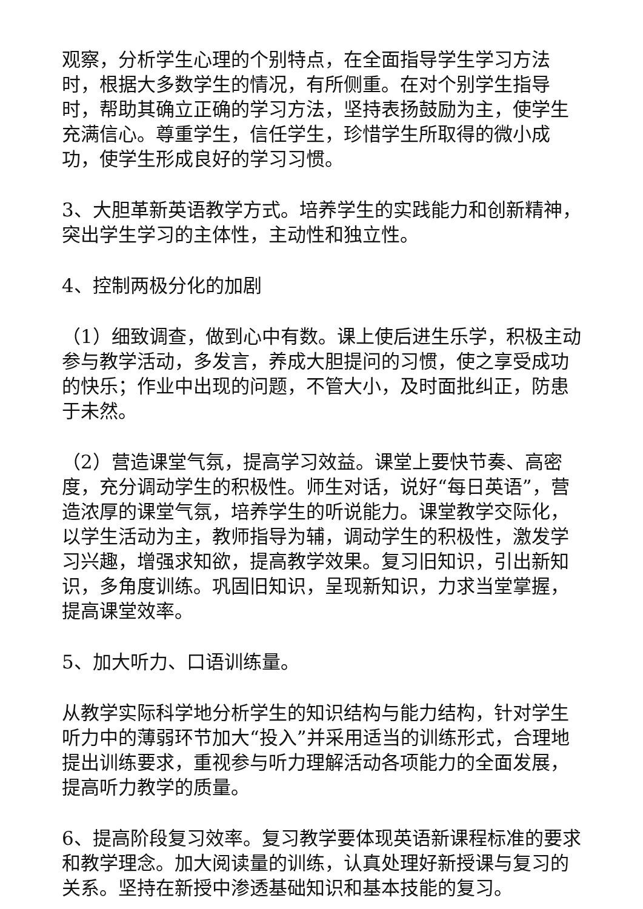观察，分析学生心理的个别特点，在全面指导学生学习方法时，根据大多数学生的情况，有所侧重。在对个别学生指导时，帮助其确立正确的学习方法，坚持表扬鼓励为主，使学生充满信心。尊重学生，信任学生，珍惜学生所取得的微小成功，使学生形成良好的学习习惯。
3、大胆革新英语教学方式。培养学生的实践能力和创新精神，突出学生学习的主体性，主动性和独立性。
4、控制两极分化的加剧
（1）细致调查，做到心中有数。课上使后进生乐学，积极主动参与教学活动，多发言，养成大胆提问的习惯，使之享受成功的快乐；作业中出现的问题，不管大小，及时面批纠正，防患于未然。
（2）营造课堂气氛，提高学习效益。课堂上要快节奏、高密度，充分调动学生的积极性。师生对话，说好“每日英语”，营造浓厚的课堂气氛，培养学生的听说能力。课堂教学交际化，以学生活动为主，教师指导为辅，调动学生的积极性，激发学习兴趣，增强求知欲，提高教学效果。复习旧知识，引出新知识，多角度训练。巩固旧知识，呈现新知识，力求当堂掌握，提高课堂效率。
5、加大听力、口语训练量。
从教学实际科学地分析学生的知识结构与能力结构，针对学生听力中的薄弱环节加大“投入”并采用适当的训练形式，合理地提出训练要求，重视参与听力理解活动各项能力的全面发展，提高听力教学的质量。
6、提高阶段复习效率。复习教学要体现英语新课程标准的要求和教学理念。加大阅读量的训练，认真处理好新授课与复习的关系。坚持在新授中渗透基础知识和基本技能的复习。